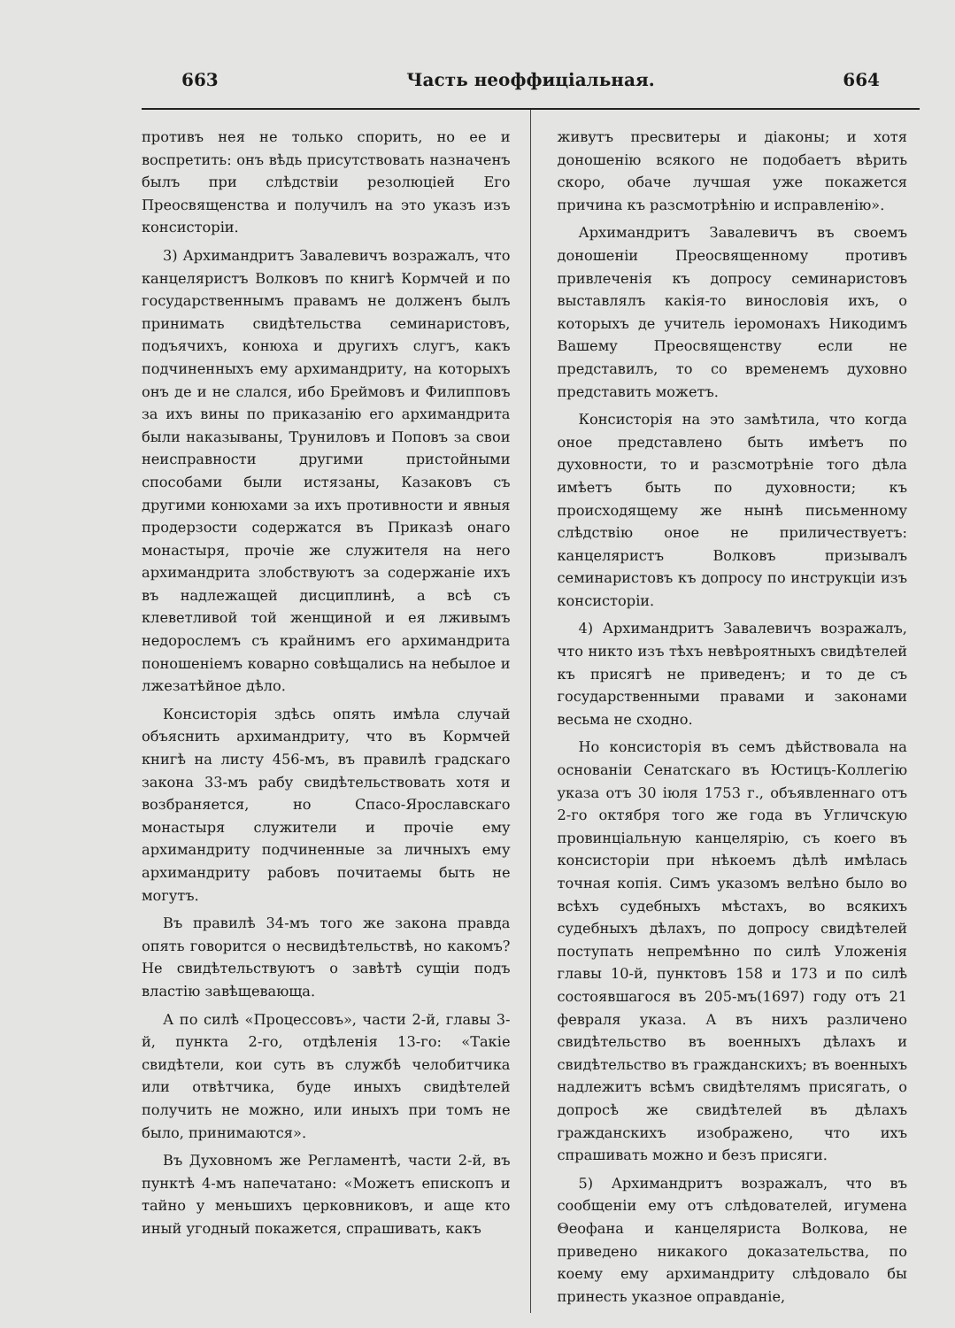663 Часть неоффиціальная. 664
противъ нея не только спорить, но ее и воспретить: онъ вѣдь присутствовать назначенъ былъ при слѣдствіи резолюціей Его Преосвященства и получилъ на это указъ изъ консисторіи.
3) Архимандритъ Завалевичъ возражалъ, что канцеляристъ Волковъ по книгѣ Кормчей и по государственнымъ правамъ не долженъ былъ принимать свидѣтельства семинаристовъ, подъячихъ, конюха и другихъ слугъ, какъ подчиненныхъ ему архимандриту, на которыхъ онъ де и не слался, ибо Бреймовъ и Филипповъ за ихъ вины по приказанію его архимандрита были наказываны, Труниловъ и Поповъ за свои неисправности другими пристойными способами были истязаны, Казаковъ съ другими конюхами за ихъ противности и явныя продерзости содержатся въ Приказѣ онаго монастыря, прочіе же служителя на него архимандрита злобствуютъ за содержаніе ихъ въ надлежащей дисциплинѣ, а всѣ съ клеветливой той женщиной и ея лживымъ недорослемъ съ крайнимъ его архимандрита поношеніемъ коварно совѣщались на небылое и лжезатѣйное дѣло.
Консисторія здѣсь опять имѣла случай объяснить архимандриту, что въ Кормчей книгѣ на листу 456-мъ, въ правилѣ градскаго закона 33-мъ рабу свидѣтельствовать хотя и возбраняется, но Спасо-Ярославскаго монастыря служители и прочіе ему архимандриту подчиненные за личныхъ ему архимандриту рабовъ почитаемы быть не могутъ.
Въ правилѣ 34-мъ того же закона правда опять говорится о несвидѣтельствѣ, но какомъ? Не свидѣтельствуютъ о завѣтѣ сущіи подъ властію завѣщевающа.
А по силѣ «Процессовъ», части 2-й, главы 3-й, пункта 2-го, отдѣленія 13-го: «Такіе свидѣтели, кои суть въ службѣ челобитчика или отвѣтчика, буде иныхъ свидѣтелей получить не можно, или иныхъ при томъ не было, принимаются».
Въ Духовномъ же Регламентѣ, части 2-й, въ пунктѣ 4-мъ напечатано: «Можетъ епископъ и тайно у меньшихъ церковниковъ, и аще кто иный угодный покажется, спрашивать, какъ
живутъ пресвитеры и діаконы; и хотя доношенію всякого не подобаетъ вѣрить скоро, обаче лучшая уже покажется причина къ разсмотрѣнію и исправленію».
Архимандритъ Завалевичъ въ своемъ доношеніи Преосвященному противъ привлеченія къ допросу семинаристовъ выставлялъ какія-то винословія ихъ, о которыхъ де учитель іеромонахъ Никодимъ Вашему Преосвященству если не представилъ, то со временемъ духовно представить можетъ.
Консисторія на это замѣтила, что когда оное представлено быть имѣетъ по духовности, то и разсмотрѣніе того дѣла имѣетъ быть по духовности; къ происходящему же нынѣ письменному слѣдствію оное не приличествуетъ: канцеляристъ Волковъ призывалъ семинаристовъ къ допросу по инструкціи изъ консисторіи.
4) Архимандритъ Завалевичъ возражалъ, что никто изъ тѣхъ невѣроятныхъ свидѣтелей къ присягѣ не приведенъ; и то де съ государственными правами и законами весьма не сходно.
Но консисторія въ семъ дѣйствовала на основаніи Сенатскаго въ Юстицъ-Коллегію указа отъ 30 іюля 1753 г., объявленнаго отъ 2-го октября того же года въ Угличскую провинціальную канцелярію, съ коего въ консисторіи при нѣкоемъ дѣлѣ имѣлась точная копія. Симъ указомъ велѣно было во всѣхъ судебныхъ мѣстахъ, во всякихъ судебныхъ дѣлахъ, по допросу свидѣтелей поступать непремѣнно по силѣ Уложенія главы 10-й, пунктовъ 158 и 173 и по силѣ состоявшагося въ 205-мъ(1697) году отъ 21 февраля указа. А въ нихъ различено свидѣтельство въ военныхъ дѣлахъ и свидѣтельство въ гражданскихъ; въ военныхъ надлежитъ всѣмъ свидѣтелямъ присягать, о допросѣ же свидѣтелей въ дѣлахъ гражданскихъ изображено, что ихъ спрашивать можно и безъ присяги.
5) Архимандритъ возражалъ, что въ сообщеніи ему отъ слѣдователей, игумена Θеофана и канцеляриста Волкова, не приведено никакого доказательства, по коему ему архимандриту слѣдовало бы принесть указное оправданіе,